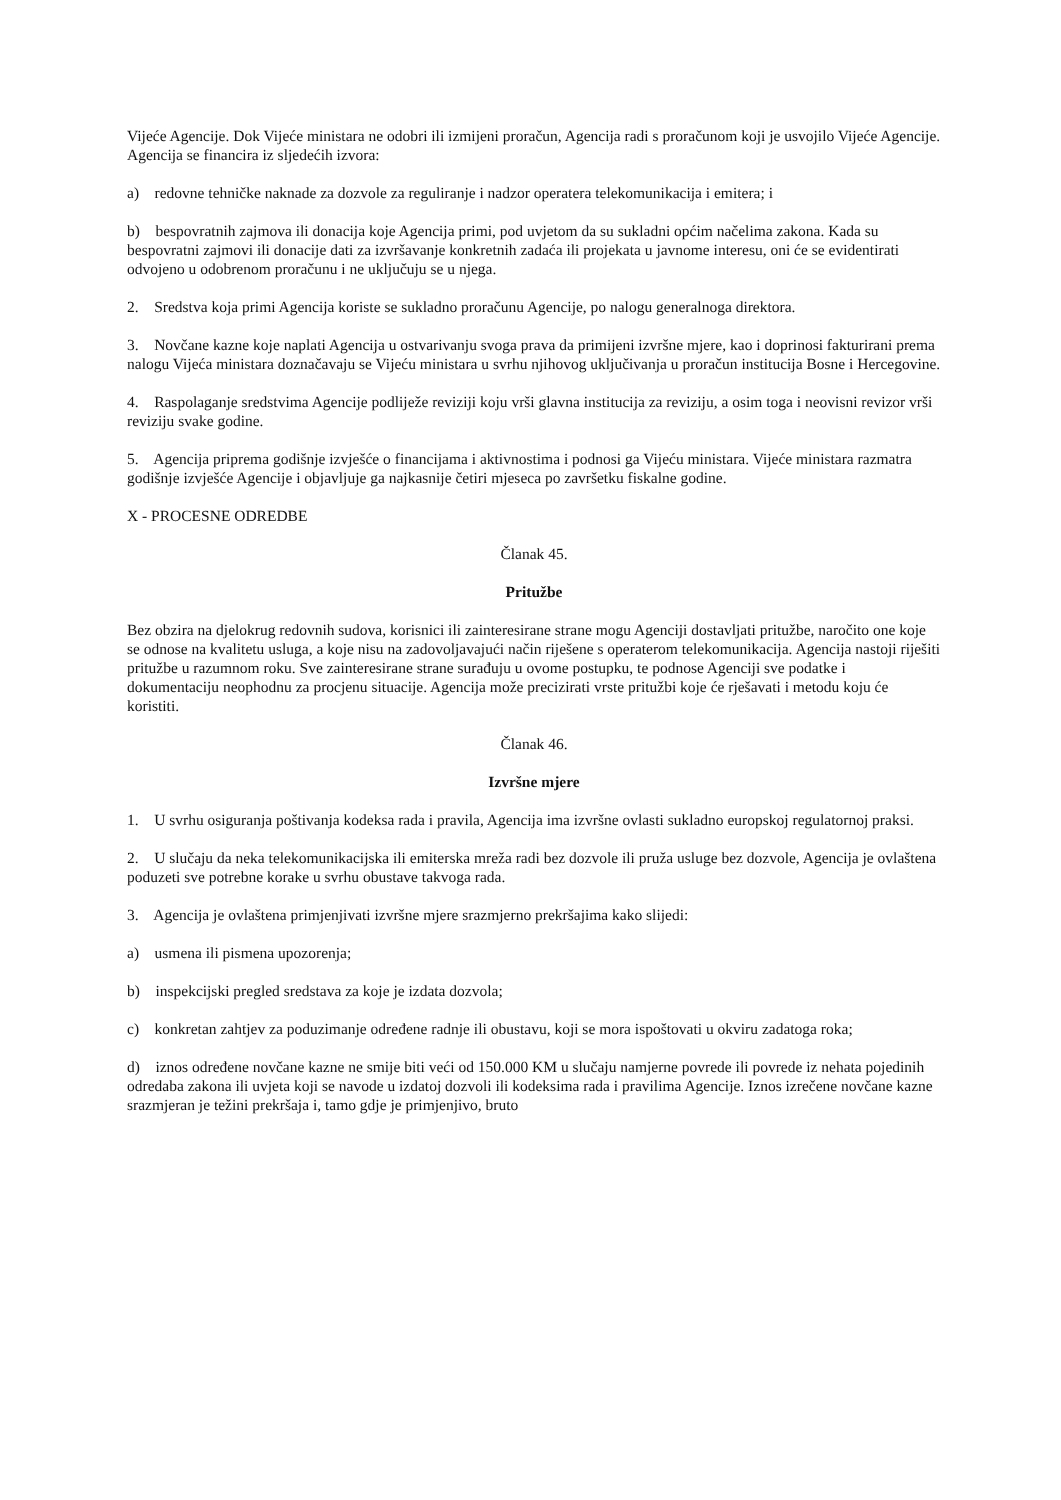Vijeće Agencije. Dok Vijeće ministara ne odobri ili izmijeni proračun, Agencija radi s proračunom koji je usvojilo Vijeće Agencije. Agencija se financira iz sljedećih izvora:
a) redovne tehničke naknade za dozvole za reguliranje i nadzor operatera telekomunikacija i emitera; i
b) bespovratnih zajmova ili donacija koje Agencija primi, pod uvjetom da su sukladni općim načelima zakona. Kada su bespovratni zajmovi ili donacije dati za izvršavanje konkretnih zadaća ili projekata u javnome interesu, oni će se evidentirati odvojeno u odobrenom proračunu i ne uključuju se u njega.
2. Sredstva koja primi Agencija koriste se sukladno proračunu Agencije, po nalogu generalnoga direktora.
3. Novčane kazne koje naplati Agencija u ostvarivanju svoga prava da primijeni izvršne mjere, kao i doprinosi fakturirani prema nalogu Vijeća ministara doznačavaju se Vijeću ministara u svrhu njihovog uključivanja u proračun institucija Bosne i Hercegovine.
4. Raspolaganje sredstvima Agencije podliježe reviziji koju vrši glavna institucija za reviziju, a osim toga i neovisni revizor vrši reviziju svake godine.
5. Agencija priprema godišnje izvješće o financijama i aktivnostima i podnosi ga Vijeću ministara. Vijeće ministara razmatra godišnje izvješće Agencije i objavljuje ga najkasnije četiri mjeseca po završetku fiskalne godine.
X - PROCESNE ODREDBE
Članak 45.
Pritužbe
Bez obzira na djelokrug redovnih sudova, korisnici ili zainteresirane strane mogu Agenciji dostavljati pritužbe, naročito one koje se odnose na kvalitetu usluga, a koje nisu na zadovoljavajući način riješene s operaterom telekomunikacija. Agencija nastoji riješiti pritužbe u razumnom roku. Sve zainteresirane strane surađuju u ovome postupku, te podnose Agenciji sve podatke i dokumentaciju neophodnu za procjenu situacije. Agencija može precizirati vrste pritužbi koje će rješavati i metodu koju će koristiti.
Članak 46.
Izvršne mjere
1. U svrhu osiguranja poštivanja kodeksa rada i pravila, Agencija ima izvršne ovlasti sukladno europskoj regulatornoj praksi.
2. U slučaju da neka telekomunikacijska ili emiterska mreža radi bez dozvole ili pruža usluge bez dozvole, Agencija je ovlaštena poduzeti sve potrebne korake u svrhu obustave takvoga rada.
3. Agencija je ovlaštena primjenjivati izvršne mjere srazmjerno prekršajima kako slijedi:
a) usmena ili pismena upozorenja;
b) inspekcijski pregled sredstava za koje je izdata dozvola;
c) konkretan zahtjev za poduzimanje određene radnje ili obustavu, koji se mora ispoštovati u okviru zadatoga roka;
d) iznos određene novčane kazne ne smije biti veći od 150.000 KM u slučaju namjerne povrede ili povrede iz nehata pojedinih odredaba zakona ili uvjeta koji se navode u izdatoj dozvoli ili kodeksima rada i pravilima Agencije. Iznos izrečene novčane kazne srazmjeran je težini prekršaja i, tamo gdje je primjenjivo, bruto